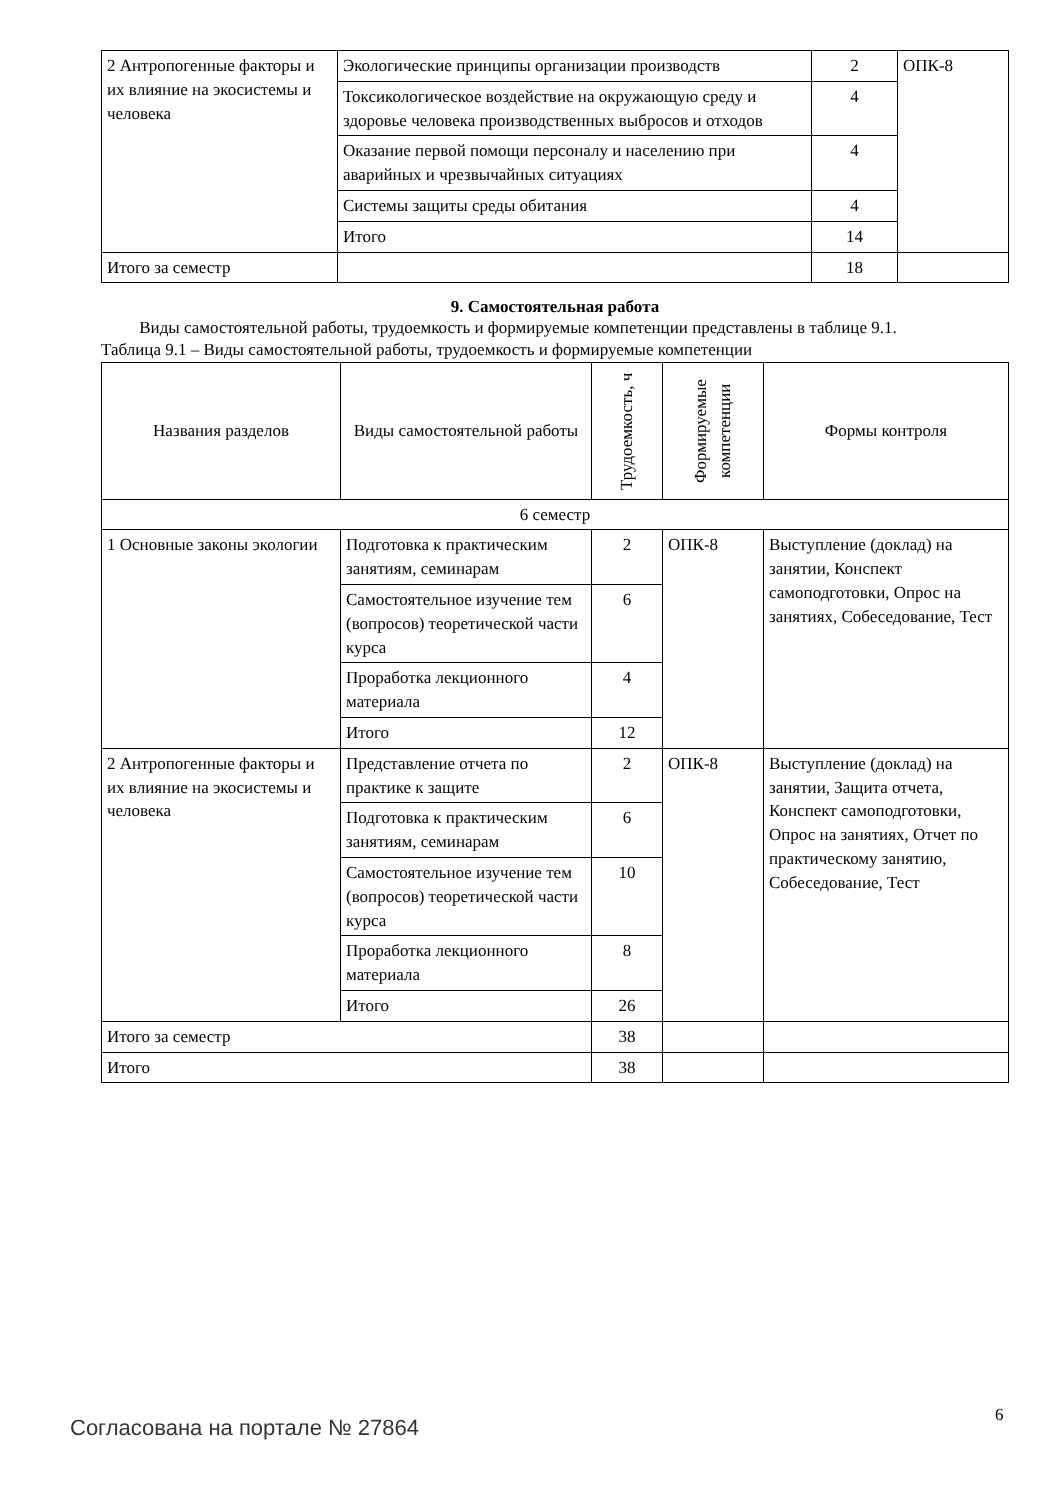| 2 Антропогенные факторы и их влияние на экосистемы и человека | Экологические принципы организации производств | 2 | ОПК-8 |
| | Токсикологическое воздействие на окружающую среду и здоровье человека производственных выбросов и отходов | 4 | |
| | Оказание первой помощи персоналу и населению при аварийных и чрезвычайных ситуациях | 4 | |
| | Системы защиты среды обитания | 4 | |
| | Итого | 14 | |
| Итого за семестр | | 18 | |
9. Самостоятельная работа
Виды самостоятельной работы, трудоемкость и формируемые компетенции представлены в таблице 9.1.
Таблица 9.1 – Виды самостоятельной работы, трудоемкость и формируемые компетенции
| Названия разделов | Виды самостоятельной работы | Трудоемкость, ч | Формируемые компетенции | Формы контроля |
| --- | --- | --- | --- | --- |
| 6 семестр | | | | |
| 1 Основные законы экологии | Подготовка к практическим занятиям, семинарам | 2 | ОПК-8 | Выступление (доклад) на занятии, Конспект самоподготовки, Опрос на занятиях, Собеседование, Тест |
| | Самостоятельное изучение тем (вопросов) теоретической части курса | 6 | | |
| | Проработка лекционного материала | 4 | | |
| | Итого | 12 | | |
| 2 Антропогенные факторы и их влияние на экосистемы и человека | Представление отчета по практике к защите | 2 | ОПК-8 | Выступление (доклад) на занятии, Защита отчета, Конспект самоподготовки, Опрос на занятиях, Отчет по практическому занятию, Собеседование, Тест |
| | Подготовка к практическим занятиям, семинарам | 6 | | |
| | Самостоятельное изучение тем (вопросов) теоретической части курса | 10 | | |
| | Проработка лекционного материала | 8 | | |
| | Итого | 26 | | |
| Итого за семестр | | 38 | | |
| Итого | | 38 | | |
Согласована на портале № 27864 6